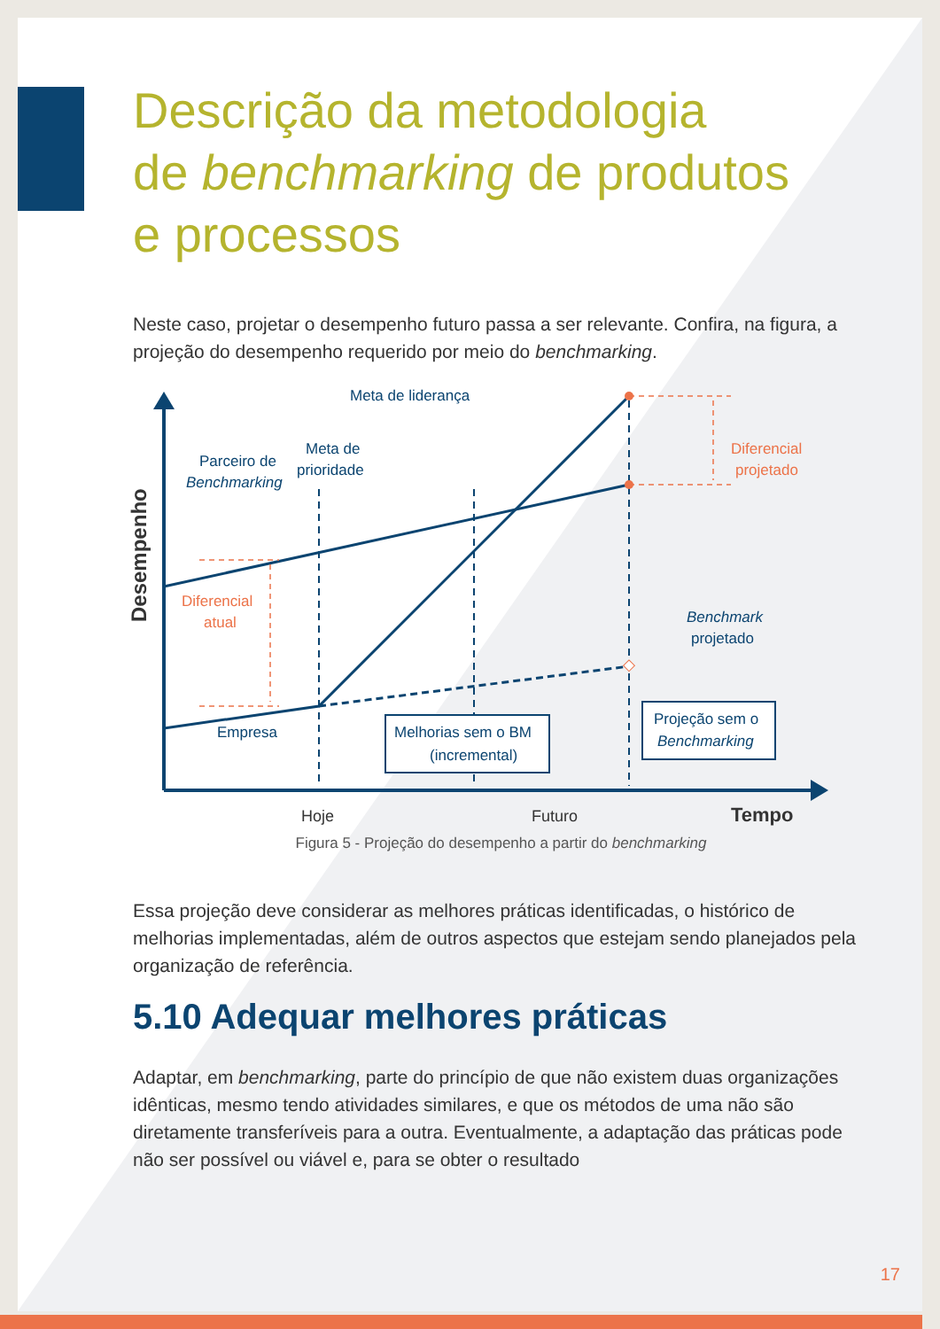Descrição da metodologia
de benchmarking de produtos
e processos
Neste caso, projetar o desempenho futuro passa a ser relevante. Confira, na figura, a projeção do desempenho requerido por meio do benchmarking.
Desempenho
Meta de liderança
Meta de
prioridade
Parceiro de
Benchmarking
Benchmark
projetado
Empresa
Diferencial
projetado
Diferencial
atual
Melhorias sem o BM
(incremental)
Projeção sem o
Benchmarking
Hoje
Futuro
Tempo
Figura 5 - Projeção do desempenho a partir do benchmarking
Essa projeção deve considerar as melhores práticas identificadas, o histórico de melhorias implementadas, além de outros aspectos que estejam sendo planejados pela organização de referência.
5.10 Adequar melhores práticas
Adaptar, em benchmarking, parte do princípio de que não existem duas organizações idênticas, mesmo tendo atividades similares, e que os métodos de uma não são diretamente transferíveis para a outra. Eventualmente, a adaptação das práticas pode não ser possível ou viável e, para se obter o resultado
17